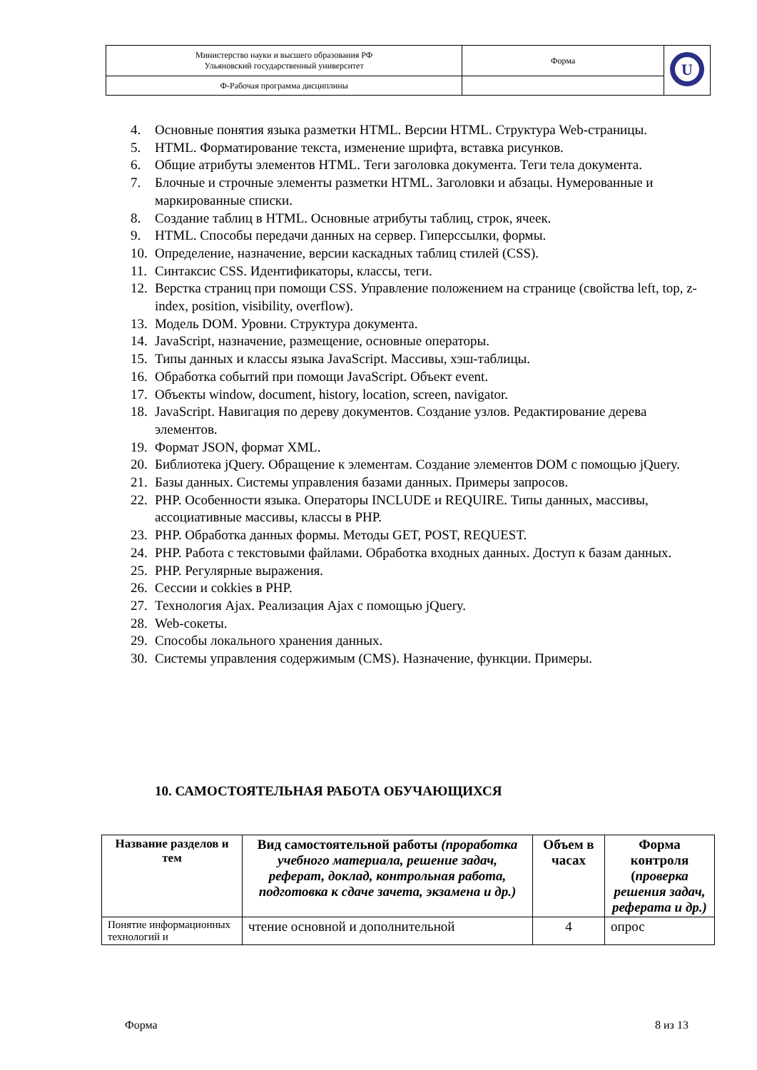| Министерство науки и высшего образования РФ Ульяновский государственный университет | Форма | U |
| Ф-Рабочая программа дисциплины | | |
4. Основные понятия языка разметки HTML. Версии HTML. Структура Web-страницы.
5. HTML. Форматирование текста, изменение шрифта, вставка рисунков.
6. Общие атрибуты элементов HTML. Теги заголовка документа. Теги тела документа.
7. Блочные и строчные элементы разметки HTML. Заголовки и абзацы. Нумерованные и маркированные списки.
8. Создание таблиц в HTML. Основные атрибуты таблиц, строк, ячеек.
9. HTML. Способы передачи данных на сервер. Гиперссылки, формы.
10. Определение, назначение, версии каскадных таблиц стилей (CSS).
11. Синтаксис CSS. Идентификаторы, классы, теги.
12. Верстка страниц при помощи CSS. Управление положением на странице (свойства left, top, z-index, position, visibility, overflow).
13. Модель DOM. Уровни. Структура документа.
14. JavaScript, назначение, размещение, основные операторы.
15. Типы данных и классы языка JavaScript. Массивы, хэш-таблицы.
16. Обработка событий при помощи JavaScript. Объект event.
17. Объекты window, document, history, location, screen, navigator.
18. JavaScript. Навигация по дереву документов. Создание узлов. Редактирование дерева элементов.
19. Формат JSON, формат XML.
20. Библиотека jQuery. Обращение к элементам. Создание элементов DOM с помощью jQuery.
21. Базы данных. Системы управления базами данных. Примеры запросов.
22. PHP. Особенности языка. Операторы INCLUDE и REQUIRE. Типы данных, массивы, ассоциативные массивы, классы в PHP.
23. PHP. Обработка данных формы. Методы GET, POST, REQUEST.
24. PHP. Работа с текстовыми файлами. Обработка входных данных. Доступ к базам данных.
25. PHP. Регулярные выражения.
26. Сессии и cokkies в PHP.
27. Технология Ajax. Реализация Ajax с помощью jQuery.
28. Web-сокеты.
29. Способы локального хранения данных.
30. Системы управления содержимым (CMS). Назначение, функции. Примеры.
10. САМОСТОЯТЕЛЬНАЯ РАБОТА ОБУЧАЮЩИХСЯ
| Название разделов и тем | Вид самостоятельной работы (проработка учебного материала, решение задач, реферат, доклад, контрольная работа, подготовка к сдаче зачета, экзамена и др.) | Объем в часах | Форма контроля ( проверка решения задач, реферата и др.) |
| --- | --- | --- | --- |
| Понятие информационных технологий и | чтение основной и дополнительной | 4 | опрос |
Форма 8 из 13